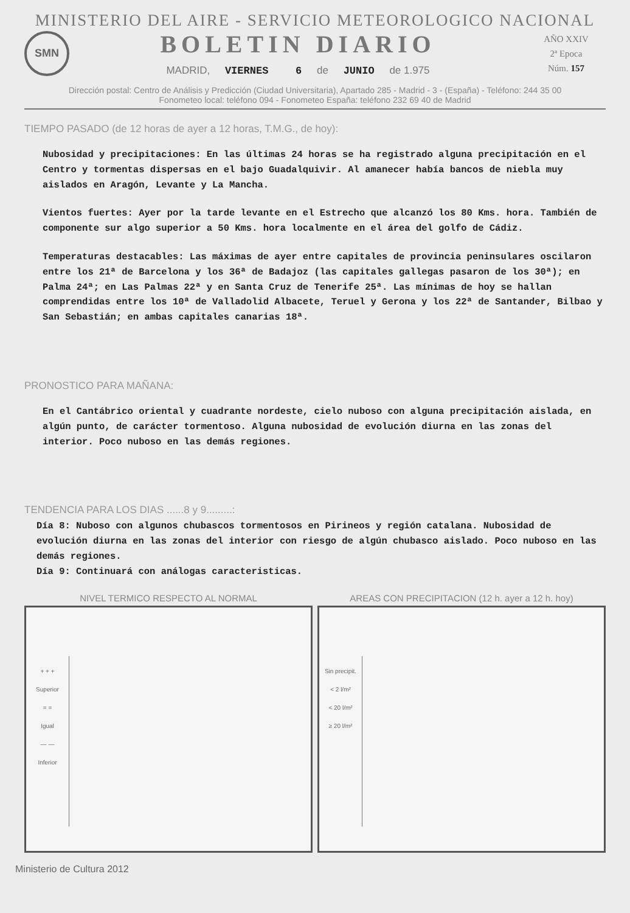MINISTERIO DEL AIRE - SERVICIO METEOROLOGICO NACIONAL
SMN
BOLETIN DIARIO
MADRID, VIERNES 6 de JUNIO de 1.975
AÑO XXIV
2ª Epoca
Núm. 157
Dirección postal: Centro de Análisis y Predicción (Ciudad Universitaria), Apartado 285 - Madrid - 3 - (España) - Teléfono: 244 35 00
Fonometeo local: teléfono 094 - Fonometeo España: teléfono 232 69 40 de Madrid
TIEMPO PASADO (de 12 horas de ayer a 12 horas, T.M.G., de hoy):
Nubosidad y precipitaciones: En las últimas 24 horas se ha registrado alguna precipitación en el Centro y tormentas dispersas en el bajo Guadalquivir. Al amanecer había bancos de niebla muy aislados en Aragón, Levante y La Mancha.
Vientos fuertes: Ayer por la tarde levante en el Estrecho que alcanzó los 80 Kms. hora. También de componente sur algo superior a 50 Kms. hora localmente en el área del golfo de Cádiz.
Temperaturas destacables: Las máximas de ayer entre capitales de provincia peninsulares oscilaron entre los 21ª de Barcelona y los 36ª de Badajoz (las capitales gallegas pasaron de los 30ª); en Palma 24ª; en Las Palmas 22ª y en Santa Cruz de Tenerife 25ª. Las mínimas de hoy se hallan comprendidas entre los 10ª de Valladolid Albacete, Teruel y Gerona y los 22ª de Santander, Bilbao y San Sebastián; en ambas capitales canarias 18ª.
PRONOSTICO PARA MAÑANA:
En el Cantábrico oriental y cuadrante nordeste, cielo nuboso con alguna precipitación aislada, en algún punto, de carácter tormentoso. Alguna nubosidad de evolución diurna en las zonas del interior. Poco nuboso en las demás regiones.
TENDENCIA PARA LOS DIAS ......8 y 9.........:
Día 8: Nuboso con algunos chubascos tormentosos en Pirineos y región catalana. Nubosidad de evolución diurna en las zonas del interior con riesgo de algún chubasco aislado. Poco nuboso en las demás regiones.
Día 9: Continuará con análogas caracteristicas.
NIVEL TERMICO RESPECTO AL NORMAL
+ + +
Superior
= =
Igual
— —
Inferior
AREAS CON PRECIPITACION (12 h. ayer a 12 h. hoy)
Sin precipit.
< 2 l/m²
< 20 l/m²
≥ 20 l/m²
Ministerio de Cultura 2012